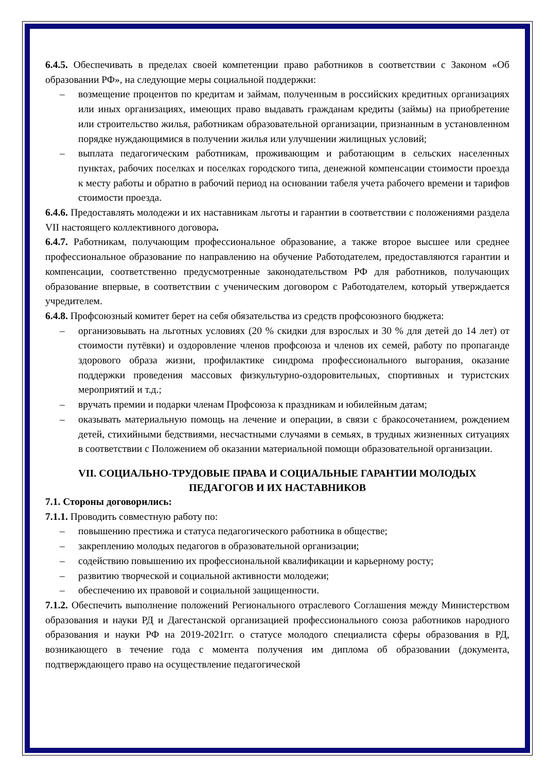6.4.5. Обеспечивать в пределах своей компетенции право работников в соответствии с Законом «Об образовании РФ», на следующие меры социальной поддержки:
– возмещение процентов по кредитам и займам, полученным в российских кредитных организациях или иных организациях, имеющих право выдавать гражданам кредиты (займы) на приобретение или строительство жилья, работникам образовательной организации, признанным в установленном порядке нуждающимися в получении жилья или улучшении жилищных условий;
– выплата педагогическим работникам, проживающим и работающим в сельских населенных пунктах, рабочих поселках и поселках городского типа, денежной компенсации стоимости проезда к месту работы и обратно в рабочий период на основании табеля учета рабочего времени и тарифов стоимости проезда.
6.4.6. Предоставлять молодежи и их наставникам льготы и гарантии в соответствии с положениями раздела VII настоящего коллективного договора.
6.4.7. Работникам, получающим профессиональное образование, а также второе высшее или среднее профессиональное образование по направлению на обучение Работодателем, предоставляются гарантии и компенсации, соответственно предусмотренные законодательством РФ для работников, получающих образование впервые, в соответствии с ученическим договором с Работодателем, который утверждается учредителем.
6.4.8. Профсоюзный комитет берет на себя обязательства из средств профсоюзного бюджета:
– организовывать на льготных условиях (20 % скидки для взрослых и 30 % для детей до 14 лет) от стоимости путёвки) и оздоровление членов профсоюза и членов их семей, работу по пропаганде здорового образа жизни, профилактике синдрома профессионального выгорания, оказание поддержки проведения массовых физкультурно-оздоровительных, спортивных и туристских мероприятий и т.д.;
– вручать премии и подарки членам Профсоюза к праздникам и юбилейным датам;
– оказывать материальную помощь на лечение и операции, в связи с бракосочетанием, рождением детей, стихийными бедствиями, несчастными случаями в семьях, в трудных жизненных ситуациях в соответствии с Положением об оказании материальной помощи образовательной организации.
VII. СОЦИАЛЬНО-ТРУДОВЫЕ ПРАВА И СОЦИАЛЬНЫЕ ГАРАНТИИ МОЛОДЫХ ПЕДАГОГОВ И ИХ НАСТАВНИКОВ
7.1. Стороны договорились:
7.1.1. Проводить совместную работу по:
– повышению престижа и статуса педагогического работника в обществе;
– закреплению молодых педагогов в образовательной организации;
– содействию повышению их профессиональной квалификации и карьерному росту;
– развитию творческой и социальной активности молодежи;
– обеспечению их правовой и социальной защищенности.
7.1.2. Обеспечить выполнение положений Регионального отраслевого Соглашения между Министерством образования и науки РД и Дагестанской организацией профессионального союза работников народного образования и науки РФ на 2019-2021гг. о статусе молодого специалиста сферы образования в РД, возникающего в течение года с момента получения им диплома об образовании (документа, подтверждающего право на осуществление педагогической